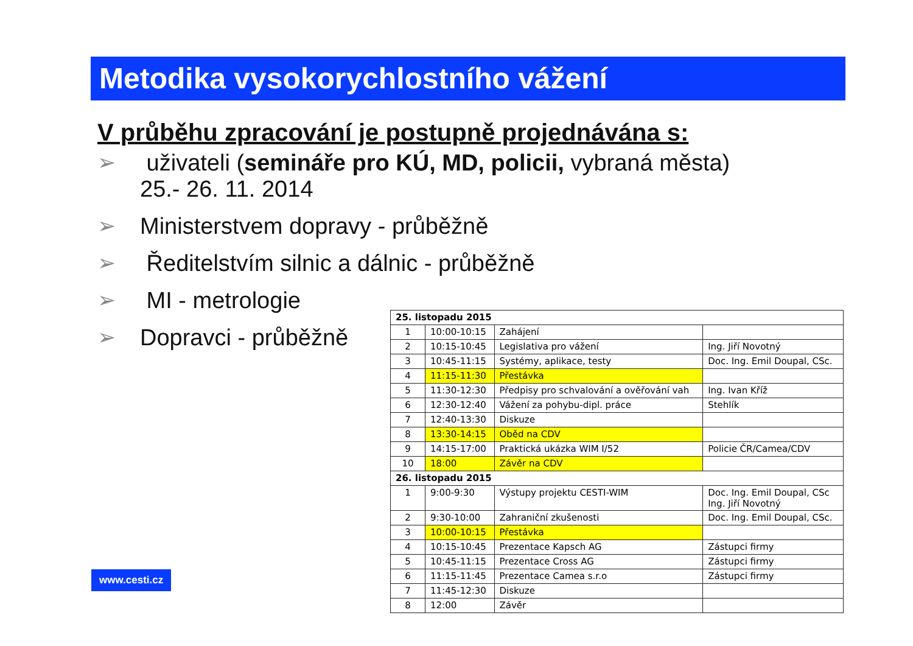Metodika vysokorychlostního vážení
V průběhu zpracování je postupně projednávána s:
➢ uživateli (semináře pro KÚ, MD, policii, vybraná města)
25.- 26. 11. 2014
➢ Ministerstvem dopravy - průběžně
➢ Ředitelstvím silnic a dálnic - průběžně
➢ MI - metrologie
➢ Dopravci - průběžně
| 25. listopadu 2015 | | | |
| 1 | 10:00-10:15 | Zahájení | |
| 2 | 10:15-10:45 | Legislativa pro vážení | Ing. Jiří Novotný |
| 3 | 10:45-11:15 | Systémy, aplikace, testy | Doc. Ing. Emil Doupal, CSc. |
| 4 | 11:15-11:30 | Přestávka | |
| 5 | 11:30-12:30 | Předpisy pro schvalování a ověřování vah | Ing. Ivan Kříž |
| 6 | 12:30-12:40 | Vážení za pohybu-dipl. práce | Stehlík |
| 7 | 12:40-13:30 | Diskuze | |
| 8 | 13:30-14:15 | Oběd na CDV | |
| 9 | 14:15-17:00 | Praktická ukázka WIM I/52 | Policie ČR/Camea/CDV |
| 10 | 18:00 | Závěr na CDV | |
| 26. listopadu 2015 | | | |
| 1 | 9:00-9:30 | Výstupy projektu CESTI-WIM | Doc. Ing. Emil Doupal, CSc Ing. Jiří Novotný |
| 2 | 9:30-10:00 | Zahraniční zkušenosti | Doc. Ing. Emil Doupal, CSc. |
| 3 | 10:00-10:15 | Přestávka | |
| 4 | 10:15-10:45 | Prezentace Kapsch AG | Zástupci firmy |
| 5 | 10:45-11:15 | Prezentace Cross AG | Zástupci firmy |
| 6 | 11:15-11:45 | Prezentace Camea s.r.o | Zástupci firmy |
| 7 | 11:45-12:30 | Diskuze | |
| 8 | 12:00 | Závěr | |
www.cesti.cz